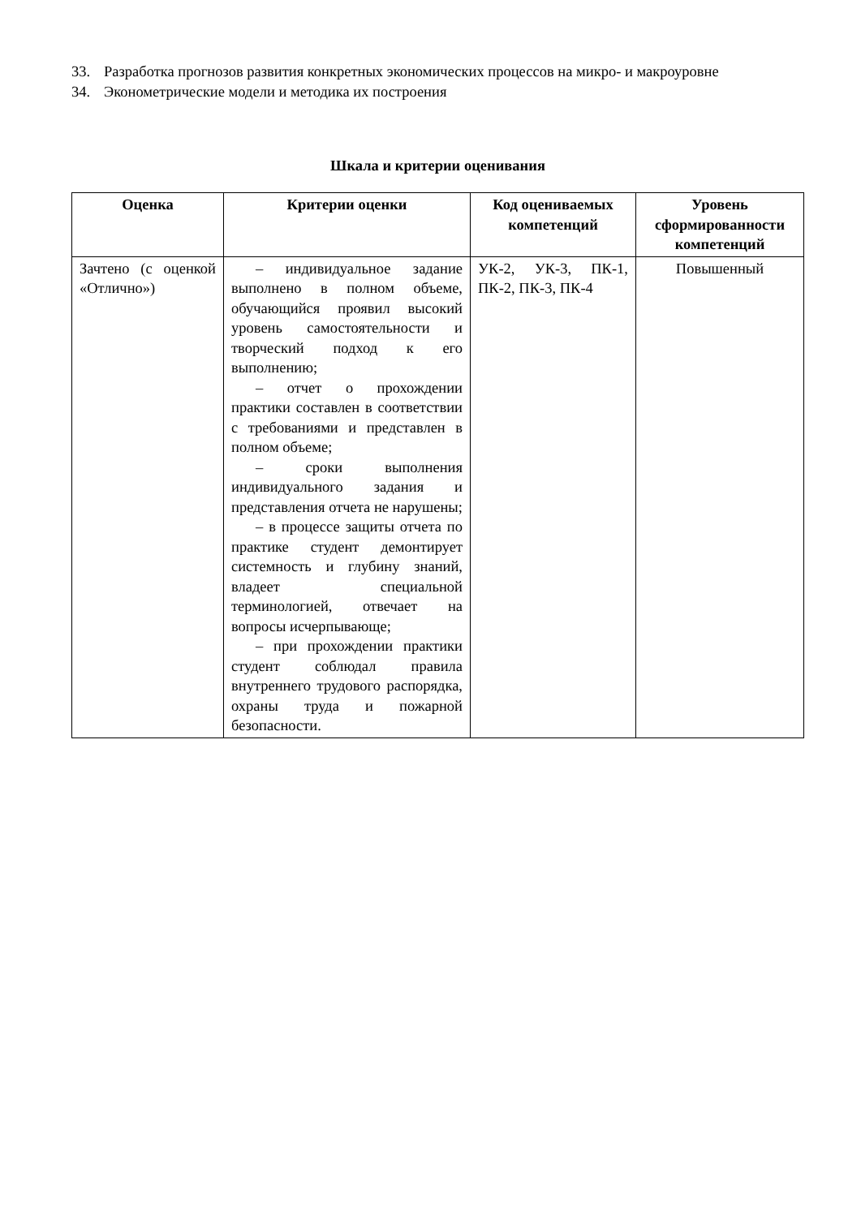33. Разработка прогнозов развития конкретных экономических процессов на микро- и макроуровне
34. Эконометрические модели и методика их построения
Шкала и критерии оценивания
| Оценка | Критерии оценки | Код оцениваемых компетенций | Уровень сформированности компетенций |
| --- | --- | --- | --- |
| Зачтено (с оценкой «Отлично») | – индивидуальное задание выполнено в полном объеме, обучающийся проявил высокий уровень самостоятельности и творческий подход к его выполнению; – отчет о прохождении практики составлен в соответствии с требованиями и представлен в полном объеме; – сроки выполнения индивидуального задания и представления отчета не нарушены; – в процессе защиты отчета по практике студент демонтирует системность и глубину знаний, владеет специальной терминологией, отвечает на вопросы исчерпывающе; – при прохождении практики студент соблюдал правила внутреннего трудового распорядка, охраны труда и пожарной безопасности. | УК-2, УК-3, ПК-1, ПК-2, ПК-3, ПК-4 | Повышенный |